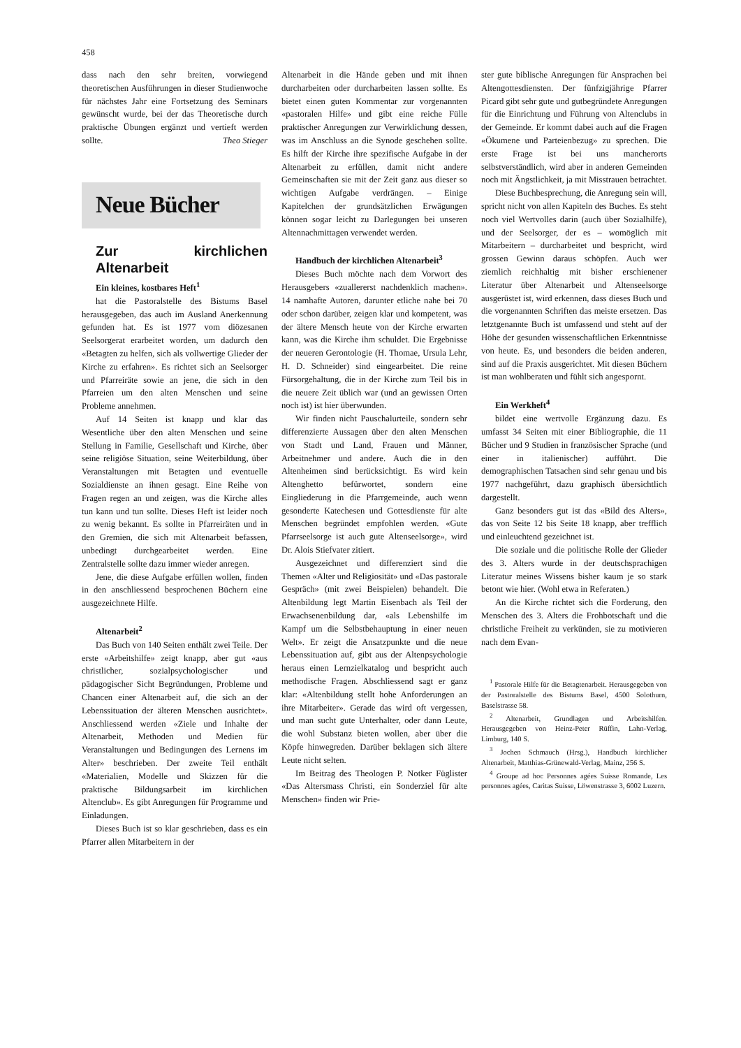458
dass nach den sehr breiten, vorwiegend theoretischen Ausführungen in dieser Studienwoche für nächstes Jahr eine Fortsetzung des Seminars gewünscht wurde, bei der das Theoretische durch praktische Übungen ergänzt und vertieft werden sollte. Theo Stieger
Neue Bücher
Zur kirchlichen Altenarbeit
Ein kleines, kostbares Heft<sup>1</sup>
hat die Pastoralstelle des Bistums Basel herausgegeben, das auch im Ausland Anerkennung gefunden hat. Es ist 1977 vom diözesanen Seelsorgerat erarbeitet worden, um dadurch den «Betagten zu helfen, sich als vollwertige Glieder der Kirche zu erfahren». Es richtet sich an Seelsorger und Pfarreiräte sowie an jene, die sich in den Pfarreien um den alten Menschen und seine Probleme annehmen.
Auf 14 Seiten ist knapp und klar das Wesentliche über den alten Menschen und seine Stellung in Familie, Gesellschaft und Kirche, über seine religiöse Situation, seine Weiterbildung, über Veranstaltungen mit Betagten und eventuelle Sozialdienste an ihnen gesagt. Eine Reihe von Fragen regen an und zeigen, was die Kirche alles tun kann und tun sollte. Dieses Heft ist leider noch zu wenig bekannt. Es sollte in Pfarreiräten und in den Gremien, die sich mit Altenarbeit befassen, unbedingt durchgearbeitet werden. Eine Zentralstelle sollte dazu immer wieder anregen.
Jene, die diese Aufgabe erfüllen wollen, finden in den anschliessend besprochenen Büchern eine ausgezeichnete Hilfe.
Altenarbeit<sup>2</sup>
Das Buch von 140 Seiten enthält zwei Teile. Der erste «Arbeitshilfe» zeigt knapp, aber gut «aus christlicher, sozialpsychologischer und pädagogischer Sicht Begründungen, Probleme und Chancen einer Altenarbeit auf, die sich an der Lebenssituation der älteren Menschen ausrichtet». Anschliessend werden «Ziele und Inhalte der Altenarbeit, Methoden und Medien für Veranstaltungen und Bedingungen des Lernens im Alter» beschrieben. Der zweite Teil enthält «Materialien, Modelle und Skizzen für die praktische Bildungsarbeit im kirchlichen Altenclub». Es gibt Anregungen für Programme und Einladungen.
Dieses Buch ist so klar geschrieben, dass es ein Pfarrer allen Mitarbeitern in der
Altenarbeit in die Hände geben und mit ihnen durcharbeiten oder durcharbeiten lassen sollte. Es bietet einen guten Kommentar zur vorgenannten «pastoralen Hilfe» und gibt eine reiche Fülle praktischer Anregungen zur Verwirklichung dessen, was im Anschluss an die Synode geschehen sollte. Es hilft der Kirche ihre spezifische Aufgabe in der Altenarbeit zu erfüllen, damit nicht andere Gemeinschaften sie mit der Zeit ganz aus dieser so wichtigen Aufgabe verdrängen. – Einige Kapitelchen der grundsätzlichen Erwägungen können sogar leicht zu Darlegungen bei unseren Altennachmittagen verwendet werden.
Handbuch der kirchlichen Altenarbeit<sup>3</sup>
Dieses Buch möchte nach dem Vorwort des Herausgebers «zuallererst nachdenklich machen». 14 namhafte Autoren, darunter etliche nahe bei 70 oder schon darüber, zeigen klar und kompetent, was der ältere Mensch heute von der Kirche erwarten kann, was die Kirche ihm schuldet. Die Ergebnisse der neueren Gerontologie (H. Thomae, Ursula Lehr, H. D. Schneider) sind eingearbeitet. Die reine Fürsorgehaltung, die in der Kirche zum Teil bis in die neuere Zeit üblich war (und an gewissen Orten noch ist) ist hier überwunden.
Wir finden nicht Pauschalurteile, sondern sehr differenzierte Aussagen über den alten Menschen von Stadt und Land, Frauen und Männer, Arbeitnehmer und andere. Auch die in den Altenheimen sind berücksichtigt. Es wird kein Altenghetto befürwortet, sondern eine Eingliederung in die Pfarrgemeinde, auch wenn gesonderte Katechesen und Gottesdienste für alte Menschen begründet empfohlen werden. «Gute Pfarrseelsorge ist auch gute Altenseelsorge», wird Dr. Alois Stiefvater zitiert.
Ausgezeichnet und differenziert sind die Themen «Alter und Religiosität» und «Das pastorale Gespräch» (mit zwei Beispielen) behandelt. Die Altenbildung legt Martin Eisenbach als Teil der Erwachsenenbildung dar, «als Lebenshilfe im Kampf um die Selbstbehauptung in einer neuen Welt». Er zeigt die Ansatzpunkte und die neue Lebenssituation auf, gibt aus der Altenpsychologie heraus einen Lernzielkatalog und bespricht auch methodische Fragen. Abschliessend sagt er ganz klar: «Altenbildung stellt hohe Anforderungen an ihre Mitarbeiter». Gerade das wird oft vergessen, und man sucht gute Unterhalter, oder dann Leute, die wohl Substanz bieten wollen, aber über die Köpfe hinwegreden. Darüber beklagen sich ältere Leute nicht selten.
Im Beitrag des Theologen P. Notker Füglister «Das Altersmass Christi, ein Sonderziel für alte Menschen» finden wir Prie-
ster gute biblische Anregungen für Ansprachen bei Altengottesdiensten. Der fünfzigjährige Pfarrer Picard gibt sehr gute und gutbegründete Anregungen für die Einrichtung und Führung von Altenclubs in der Gemeinde. Er kommt dabei auch auf die Fragen «Ökumene und Parteienbezug» zu sprechen. Die erste Frage ist bei uns mancherorts selbstverständlich, wird aber in anderen Gemeinden noch mit Ängstlichkeit, ja mit Misstrauen betrachtet.
Diese Buchbesprechung, die Anregung sein will, spricht nicht von allen Kapiteln des Buches. Es steht noch viel Wertvolles darin (auch über Sozialhilfe), und der Seelsorger, der es – womöglich mit Mitarbeitern – durcharbeitet und bespricht, wird grossen Gewinn daraus schöpfen. Auch wer ziemlich reichhaltig mit bisher erschienener Literatur über Altenarbeit und Altenseelsorge ausgerüstet ist, wird erkennen, dass dieses Buch und die vorgenannten Schriften das meiste ersetzen. Das letztgenannte Buch ist umfassend und steht auf der Höhe der gesunden wissenschaftlichen Erkenntnisse von heute. Es, und besonders die beiden anderen, sind auf die Praxis ausgerichtet. Mit diesen Büchern ist man wohlberaten und fühlt sich angespornt.
Ein Werkheft<sup>4</sup>
bildet eine wertvolle Ergänzung dazu. Es umfasst 34 Seiten mit einer Bibliographie, die 11 Bücher und 9 Studien in französischer Sprache (und einer in italienischer) aufführt. Die demographischen Tatsachen sind sehr genau und bis 1977 nachgeführt, dazu graphisch übersichtlich dargestellt.
Ganz besonders gut ist das «Bild des Alters», das von Seite 12 bis Seite 18 knapp, aber trefflich und einleuchtend gezeichnet ist.
Die soziale und die politische Rolle der Glieder des 3. Alters wurde in der deutschsprachigen Literatur meines Wissens bisher kaum je so stark betont wie hier. (Wohl etwa in Referaten.)
An die Kirche richtet sich die Forderung, den Menschen des 3. Alters die Frohbotschaft und die christliche Freiheit zu verkünden, sie zu motivieren nach dem Evan-
<sup>1</sup> Pastorale Hilfe für die Betagtenarbeit. Herausgegeben von der Pastoralstelle des Bistums Basel, 4500 Solothurn, Baselstrasse 58.
<sup>2</sup> Altenarbeit, Grundlagen und Arbeitshilfen. Herausgegeben von Heinz-Peter Rüffin, Lahn-Verlag, Limburg, 140 S.
<sup>3</sup> Jochen Schmauch (Hrsg.), Handbuch kirchlicher Altenarbeit, Matthias-Grünewald-Verlag, Mainz, 256 S.
<sup>4</sup> Groupe ad hoc Personnes agées Suisse Romande, Les personnes agées, Caritas Suisse, Löwenstrasse 3, 6002 Luzern.